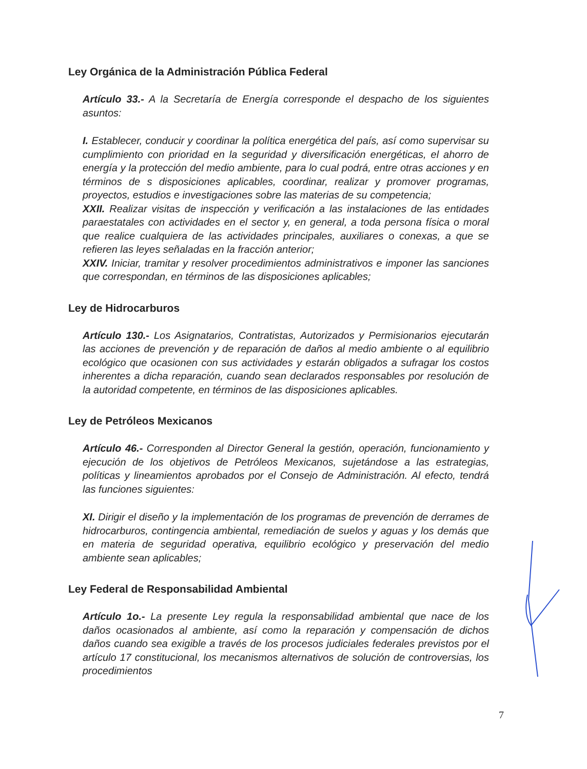Ley Orgánica de la Administración Pública Federal
Artículo 33.- A la Secretaría de Energía corresponde el despacho de los siguientes asuntos:
I. Establecer, conducir y coordinar la política energética del país, así como supervisar su cumplimiento con prioridad en la seguridad y diversificación energéticas, el ahorro de energía y la protección del medio ambiente, para lo cual podrá, entre otras acciones y en términos de s disposiciones aplicables, coordinar, realizar y promover programas, proyectos, estudios e investigaciones sobre las materias de su competencia;
XXII. Realizar visitas de inspección y verificación a las instalaciones de las entidades paraestatales con actividades en el sector y, en general, a toda persona física o moral que realice cualquiera de las actividades principales, auxiliares o conexas, a que se refieren las leyes señaladas en la fracción anterior;
XXIV. Iniciar, tramitar y resolver procedimientos administrativos e imponer las sanciones que correspondan, en términos de las disposiciones aplicables;
Ley de Hidrocarburos
Artículo 130.- Los Asignatarios, Contratistas, Autorizados y Permisionarios ejecutarán las acciones de prevención y de reparación de daños al medio ambiente o al equilibrio ecológico que ocasionen con sus actividades y estarán obligados a sufragar los costos inherentes a dicha reparación, cuando sean declarados responsables por resolución de la autoridad competente, en términos de las disposiciones aplicables.
Ley de Petróleos Mexicanos
Artículo 46.- Corresponden al Director General la gestión, operación, funcionamiento y ejecución de los objetivos de Petróleos Mexicanos, sujetándose a las estrategias, políticas y lineamientos aprobados por el Consejo de Administración. Al efecto, tendrá las funciones siguientes:
XI. Dirigir el diseño y la implementación de los programas de prevención de derrames de hidrocarburos, contingencia ambiental, remediación de suelos y aguas y los demás que en materia de seguridad operativa, equilibrio ecológico y preservación del medio ambiente sean aplicables;
Ley Federal de Responsabilidad Ambiental
Artículo 1o.- La presente Ley regula la responsabilidad ambiental que nace de los daños ocasionados al ambiente, así como la reparación y compensación de dichos daños cuando sea exigible a través de los procesos judiciales federales previstos por el artículo 17 constitucional, los mecanismos alternativos de solución de controversias, los procedimientos
7